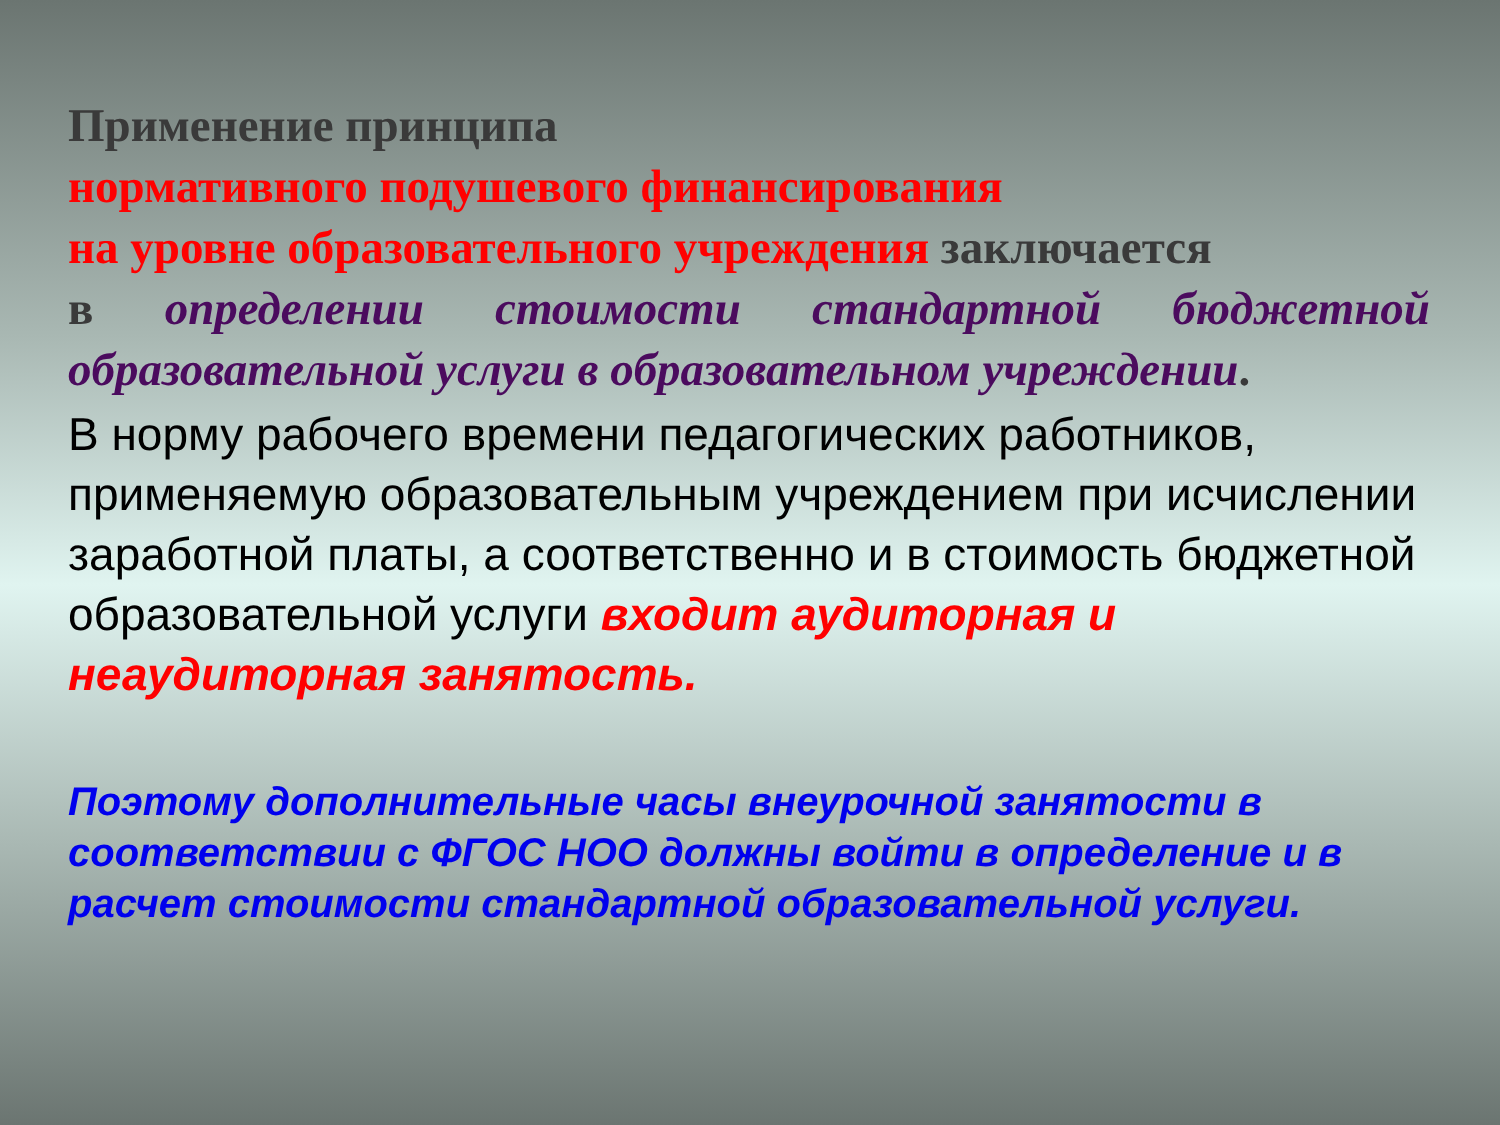Применение принципа
нормативного подушевого финансирования
на уровне образовательного учреждения заключается
в определении стоимости стандартной бюджетной
образовательной услуги в образовательном учреждении.
В норму рабочего времени педагогических работников, применяемую образовательным учреждением при исчислении заработной платы, а соответственно и в стоимость бюджетной образовательной услуги входит аудиторная и неаудиторная занятость.
Поэтому дополнительные часы внеурочной занятости в соответствии с ФГОС НОО должны войти в определение и в расчет стоимости стандартной образовательной услуги.